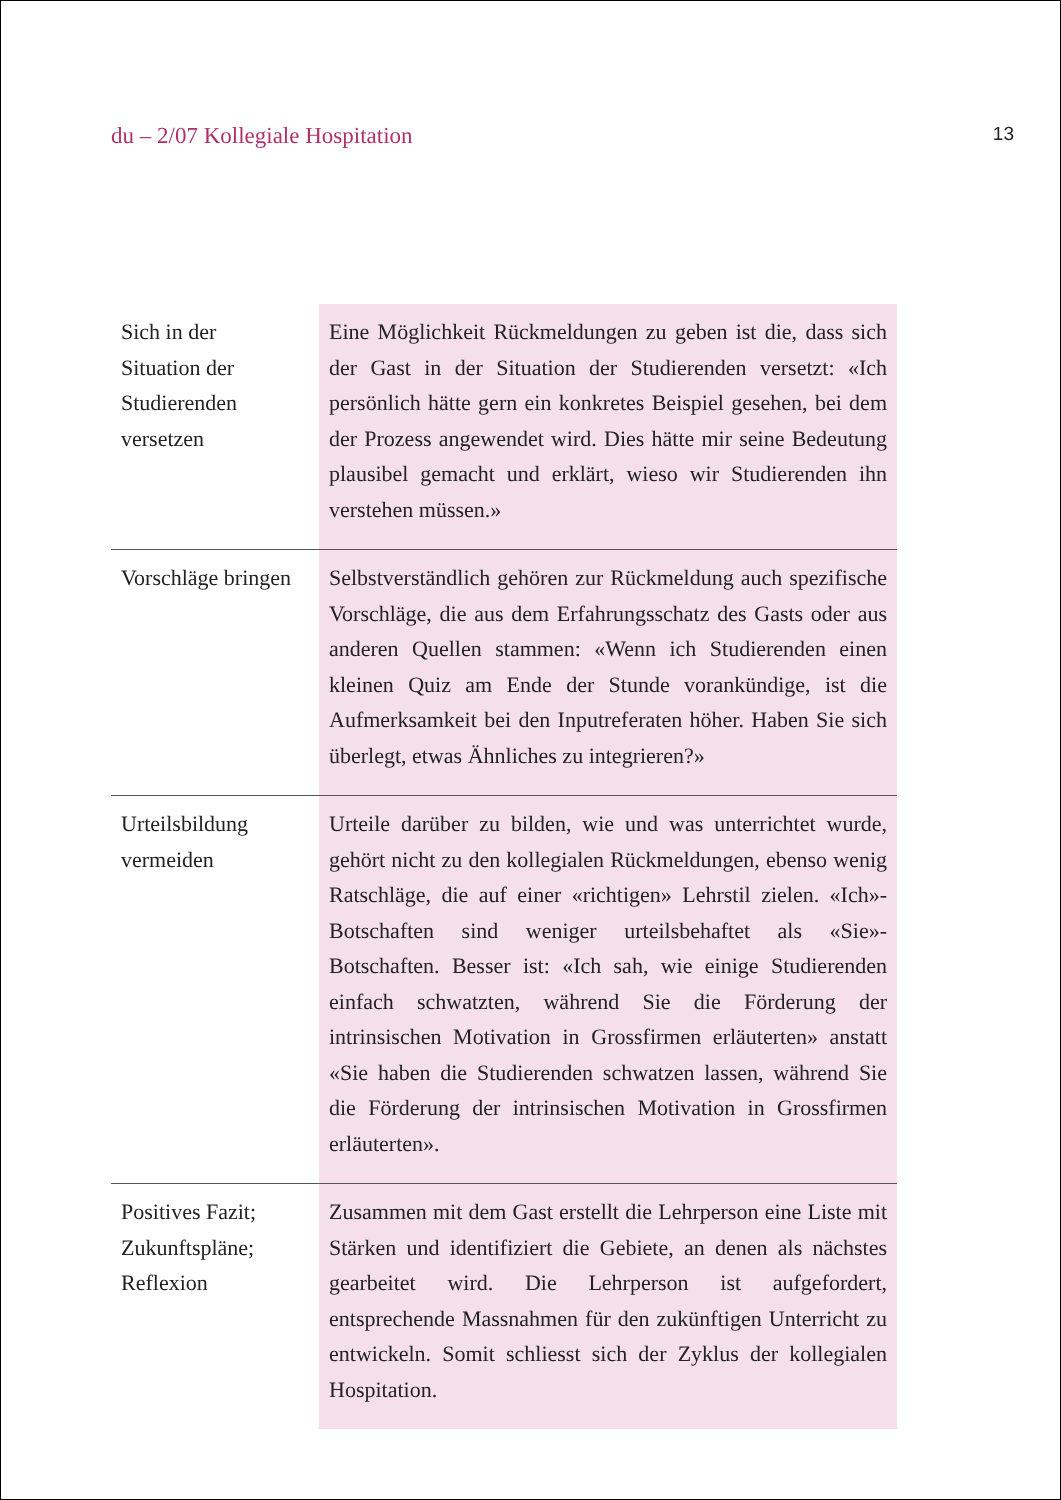du – 2/07 Kollegiale Hospitation 13
| Sich in der Situation der Studierenden versetzen | Eine Möglichkeit Rückmeldungen zu geben ist die, dass sich der Gast in der Situation der Studierenden versetzt: «Ich persönlich hätte gern ein konkretes Beispiel gesehen, bei dem der Prozess angewendet wird. Dies hätte mir seine Bedeutung plausibel gemacht und erklärt, wieso wir Studierenden ihn verstehen müssen.» |
| Vorschläge bringen | Selbstverständlich gehören zur Rückmeldung auch spezifische Vorschläge, die aus dem Erfahrungsschatz des Gasts oder aus anderen Quellen stammen: «Wenn ich Studierenden einen kleinen Quiz am Ende der Stunde vorankündige, ist die Aufmerksamkeit bei den Inputreferaten höher. Haben Sie sich überlegt, etwas Ähnliches zu integrieren?» |
| Urteilsbildung vermeiden | Urteile darüber zu bilden, wie und was unterrichtet wurde, gehört nicht zu den kollegialen Rückmeldungen, ebenso wenig Ratschläge, die auf einer «richtigen» Lehrstil zielen. «Ich»-Botschaften sind weniger urteilsbehaftet als «Sie»-Botschaften. Besser ist: «Ich sah, wie einige Studierenden einfach schwatzten, während Sie die Förderung der intrinsischen Motivation in Grossfirmen erläuterten» anstatt «Sie haben die Studierenden schwatzen lassen, während Sie die Förderung der intrinsischen Motivation in Grossfirmen erläuterten». |
| Positives Fazit; Zukunftspläne; Reflexion | Zusammen mit dem Gast erstellt die Lehrperson eine Liste mit Stärken und identifiziert die Gebiete, an denen als nächstes gearbeitet wird. Die Lehrperson ist aufgefordert, entsprechende Massnahmen für den zukünftigen Unterricht zu entwickeln. Somit schliesst sich der Zyklus der kollegialen Hospitation. |